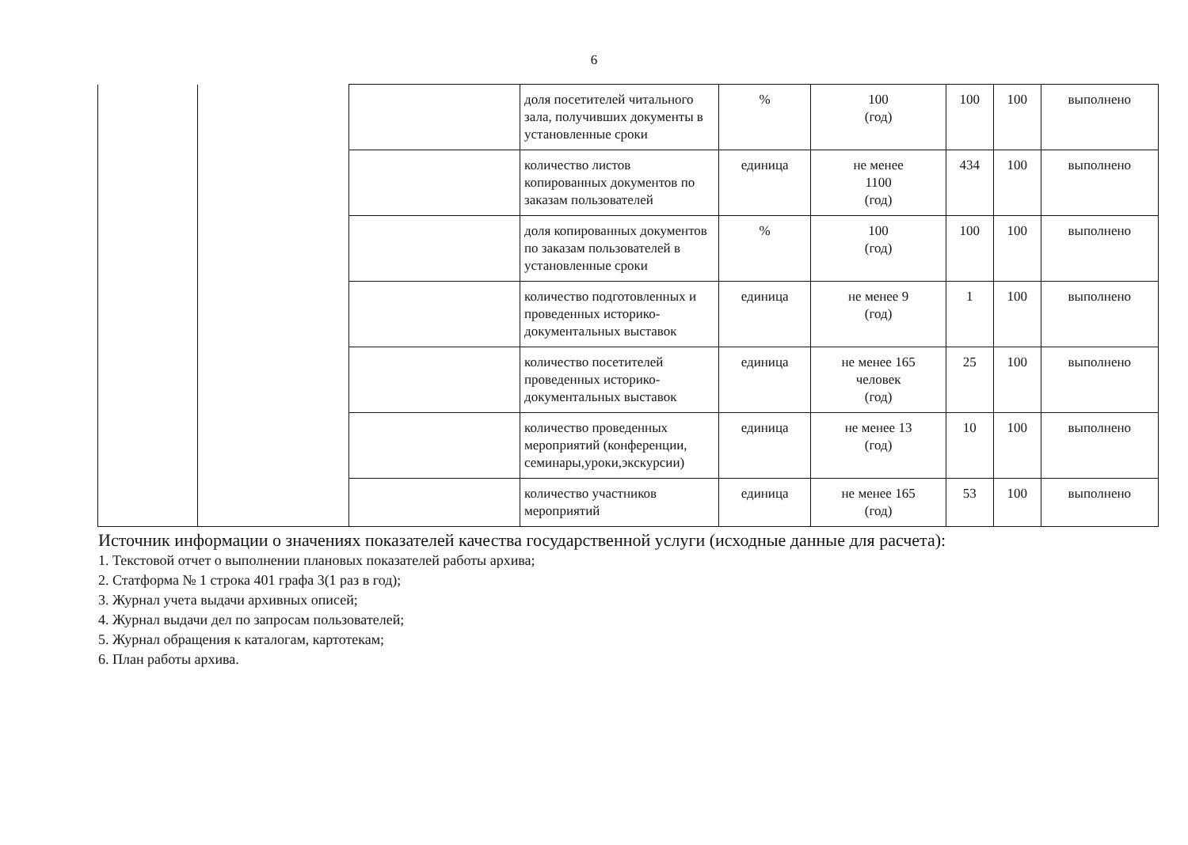6
| | | | доля посетителей читального зала, получивших документы в установленные сроки | % | 100 (год) | 100 | 100 | выполнено |
| | | | количество листов копированных документов по заказам пользователей | единица | не менее 1100 (год) | 434 | 100 | выполнено |
| | | | доля копированных документов по заказам пользователей в установленные сроки | % | 100 (год) | 100 | 100 | выполнено |
| | | | количество подготовленных и проведенных историко-документальных выставок | единица | не менее 9 (год) | 1 | 100 | выполнено |
| | | | количество посетителей проведенных историко-документальных выставок | единица | не менее 165 человек (год) | 25 | 100 | выполнено |
| | | | количество проведенных мероприятий (конференции, семинары,уроки,экскурсии) | единица | не менее 13 (год) | 10 | 100 | выполнено |
| | | | количество участников мероприятий | единица | не менее 165 (год) | 53 | 100 | выполнено |
Источник информации о значениях показателей качества государственной услуги (исходные данные для расчета):
1. Текстовой отчет о выполнении плановых показателей работы архива;
2. Статформа № 1 строка 401 графа 3(1 раз в год);
3. Журнал учета выдачи архивных описей;
4. Журнал выдачи дел по запросам пользователей;
5. Журнал обращения к каталогам, картотекам;
6. План работы архива.